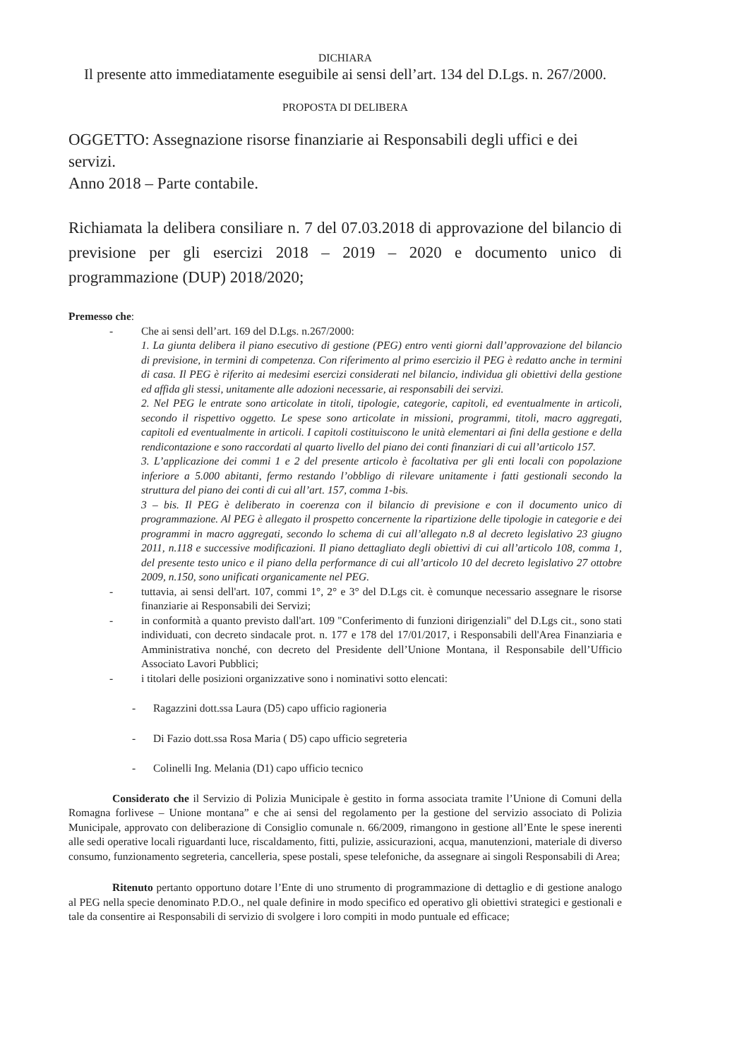DICHIARA
Il presente atto immediatamente eseguibile ai sensi dell’art. 134 del D.Lgs. n. 267/2000.
PROPOSTA DI DELIBERA
OGGETTO: Assegnazione risorse finanziarie ai Responsabili degli uffici e dei servizi.
Anno 2018 – Parte contabile.
Richiamata la delibera consiliare n. 7 del 07.03.2018 di approvazione del bilancio di previsione per gli esercizi 2018 – 2019 – 2020 e documento unico di programmazione (DUP) 2018/2020;
Premesso che:
- Che ai sensi dell’art. 169 del D.Lgs. n.267/2000:
1. La giunta delibera il piano esecutivo di gestione (PEG) entro venti giorni dall’approvazione del bilancio di previsione, in termini di competenza. Con riferimento al primo esercizio il PEG è redatto anche in termini di casa. Il PEG è riferito ai medesimi esercizi considerati nel bilancio, individua gli obiettivi della gestione ed affida gli stessi, unitamente alle adozioni necessarie, ai responsabili dei servizi.
2. Nel PEG le entrate sono articolate in titoli, tipologie, categorie, capitoli, ed eventualmente in articoli, secondo il rispettivo oggetto. Le spese sono articolate in missioni, programmi, titoli, macro aggregati, capitoli ed eventualmente in articoli. I capitoli costituiscono le unità elementari ai fini della gestione e della rendicontazione e sono raccordati al quarto livello del piano dei conti finanziari di cui all’articolo 157.
3. L’applicazione dei commi 1 e 2 del presente articolo è facoltativa per gli enti locali con popolazione inferiore a 5.000 abitanti, fermo restando l’obbligo di rilevare unitamente i fatti gestionali secondo la struttura del piano dei conti di cui all’art. 157, comma 1-bis.
3 – bis. Il PEG è deliberato in coerenza con il bilancio di previsione e con il documento unico di programmazione. Al PEG è allegato il prospetto concernente la ripartizione delle tipologie in categorie e dei programmi in macro aggregati, secondo lo schema di cui all’allegato n.8 al decreto legislativo 23 giugno 2011, n.118 e successive modificazioni. Il piano dettagliato degli obiettivi di cui all’articolo 108, comma 1, del presente testo unico e il piano della performance di cui all’articolo 10 del decreto legislativo 27 ottobre 2009, n.150, sono unificati organicamente nel PEG.
- tuttavia, ai sensi dell'art. 107, commi 1°, 2° e 3° del D.Lgs cit. è comunque necessario assegnare le risorse finanziarie ai Responsabili dei Servizi;
- in conformità a quanto previsto dall'art. 109 "Conferimento di funzioni dirigenziali" del D.Lgs cit., sono stati individuati, con decreto sindacale prot. n. 177 e 178 del 17/01/2017, i Responsabili dell'Area Finanziaria e Amministrativa nonché, con decreto del Presidente dell’Unione Montana, il Responsabile dell’Ufficio Associato Lavori Pubblici;
- i titolari delle posizioni organizzative sono i nominativi sotto elencati:
- Ragazzini dott.ssa Laura (D5) capo ufficio ragioneria
- Di Fazio dott.ssa Rosa Maria ( D5) capo ufficio segreteria
- Colinelli Ing. Melania (D1) capo ufficio tecnico
Considerato che il Servizio di Polizia Municipale è gestito in forma associata tramite l’Unione di Comuni della Romagna forlivese – Unione montana” e che ai sensi del regolamento per la gestione del servizio associato di Polizia Municipale, approvato con deliberazione di Consiglio comunale n. 66/2009, rimangono in gestione all’Ente le spese inerenti alle sedi operative locali riguardanti luce, riscaldamento, fitti, pulizie, assicurazioni, acqua, manutenzioni, materiale di diverso consumo, funzionamento segreteria, cancelleria, spese postali, spese telefoniche, da assegnare ai singoli Responsabili di Area;
Ritenuto pertanto opportuno dotare l’Ente di uno strumento di programmazione di dettaglio e di gestione analogo al PEG nella specie denominato P.D.O., nel quale definire in modo specifico ed operativo gli obiettivi strategici e gestionali e tale da consentire ai Responsabili di servizio di svolgere i loro compiti in modo puntuale ed efficace;